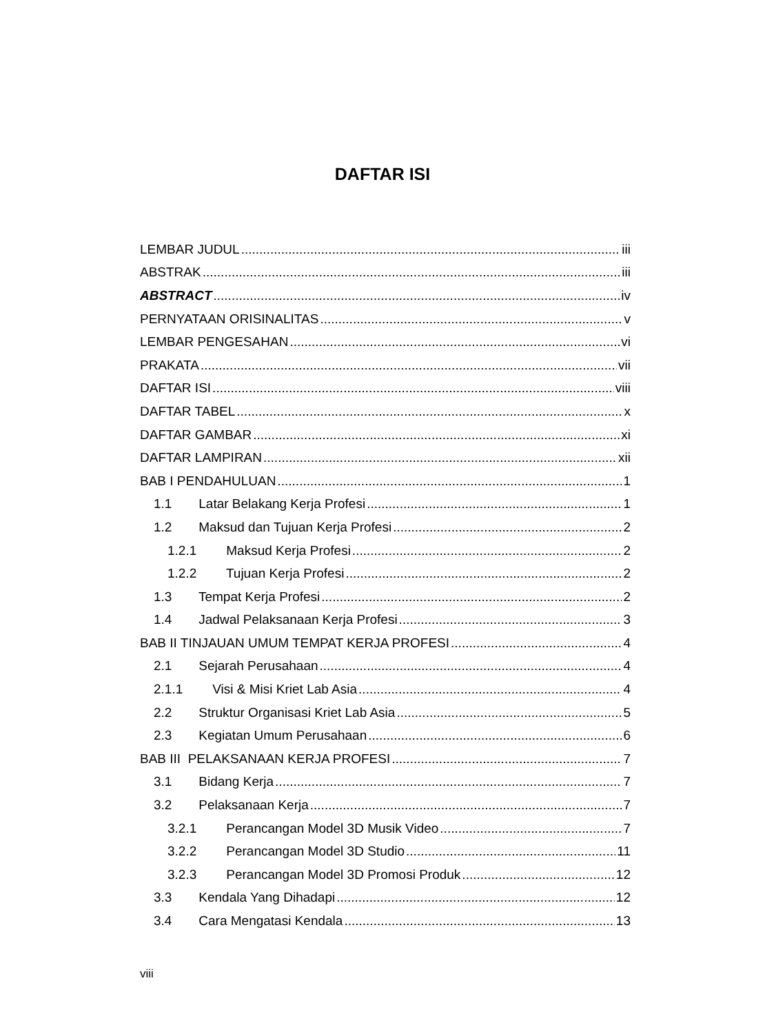DAFTAR ISI
LEMBAR JUDUL iii
ABSTRAK iii
ABSTRACT iv
PERNYATAAN ORISINALITAS v
LEMBAR PENGESAHAN vi
PRAKATA vii
DAFTAR ISI viii
DAFTAR TABEL x
DAFTAR GAMBAR xi
DAFTAR LAMPIRAN xii
BAB I PENDAHULUAN 1
1.1 Latar Belakang Kerja Profesi 1
1.2 Maksud dan Tujuan Kerja Profesi 2
1.2.1 Maksud Kerja Profesi 2
1.2.2 Tujuan Kerja Profesi 2
1.3 Tempat Kerja Profesi 2
1.4 Jadwal Pelaksanaan Kerja Profesi 3
BAB II TINJAUAN UMUM TEMPAT KERJA PROFESI 4
2.1 Sejarah Perusahaan 4
2.1.1 Visi & Misi Kriet Lab Asia 4
2.2 Struktur Organisasi Kriet Lab Asia 5
2.3 Kegiatan Umum Perusahaan 6
BAB III PELAKSANAAN KERJA PROFESI 7
3.1 Bidang Kerja 7
3.2 Pelaksanaan Kerja 7
3.2.1 Perancangan Model 3D Musik Video 7
3.2.2 Perancangan Model 3D Studio 11
3.2.3 Perancangan Model 3D Promosi Produk 12
3.3 Kendala Yang Dihadapi 12
3.4 Cara Mengatasi Kendala 13
viii